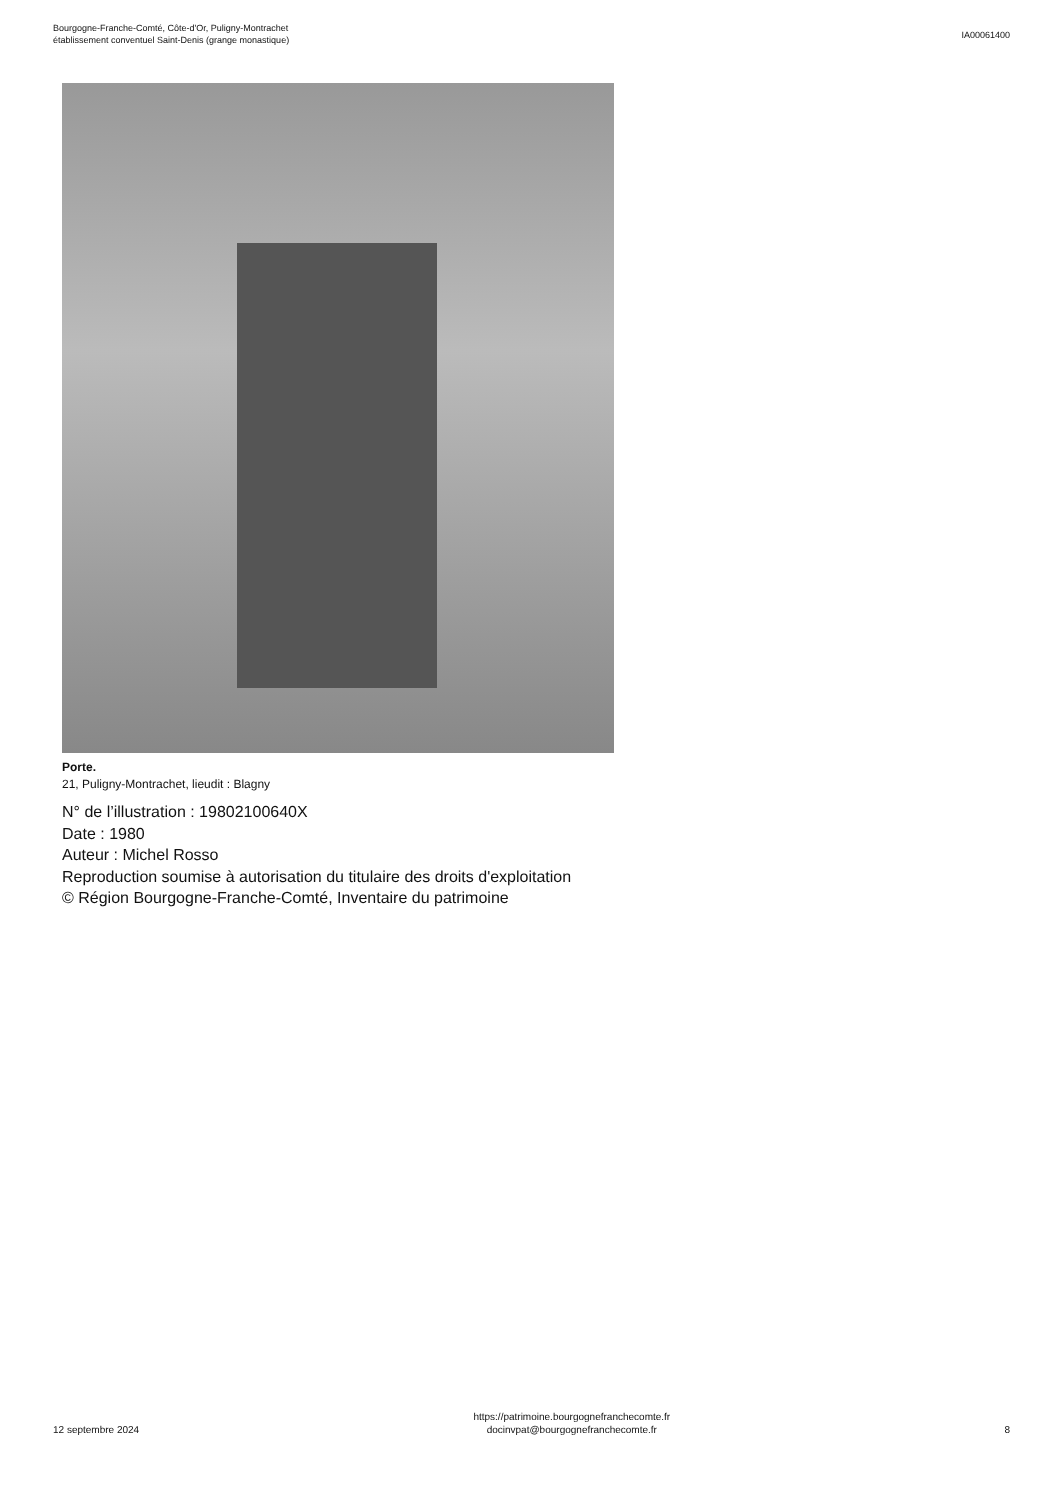Bourgogne-Franche-Comté, Côte-d'Or, Puligny-Montrachet
établissement conventuel Saint-Denis (grange monastique)
IA00061400
Porte.
21, Puligny-Montrachet, lieudit : Blagny
N° de l’illustration : 19802100640X
Date : 1980
Auteur : Michel Rosso
Reproduction soumise à autorisation du titulaire des droits d'exploitation
© Région Bourgogne-Franche-Comté, Inventaire du patrimoine
12 septembre 2024
https://patrimoine.bourgognefranchecomte.fr
docinvpat@bourgognefranchecomte.fr
8